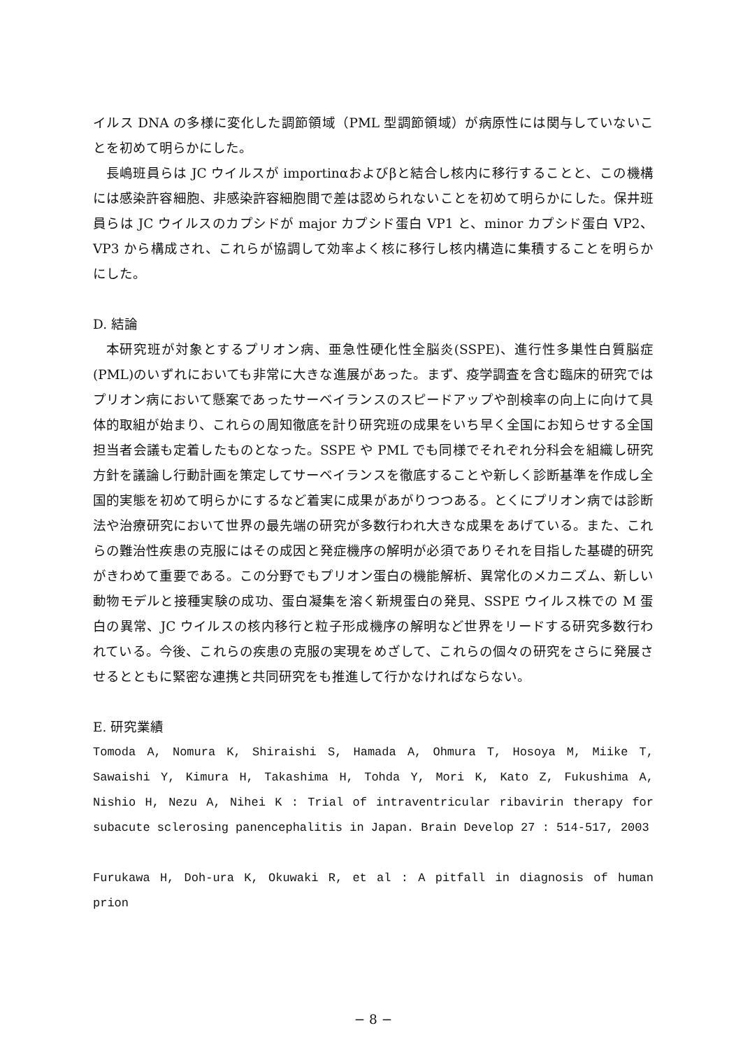イルス DNA の多様に変化した調節領域（PML 型調節領域）が病原性には関与していないことを初めて明らかにした。
長嶋班員らは JC ウイルスが importinαおよびβと結合し核内に移行することと、この機構には感染許容細胞、非感染許容細胞間で差は認められないことを初めて明らかにした。保井班員らは JC ウイルスのカプシドが major カプシド蛋白 VP1 と、minor カプシド蛋白 VP2、VP3 から構成され、これらが協調して効率よく核に移行し核内構造に集積することを明らかにした。
D. 結論
本研究班が対象とするプリオン病、亜急性硬化性全脳炎(SSPE)、進行性多巣性白質脳症(PML)のいずれにおいても非常に大きな進展があった。まず、疫学調査を含む臨床的研究ではプリオン病において懸案であったサーベイランスのスピードアップや剖検率の向上に向けて具体的取組が始まり、これらの周知徹底を計り研究班の成果をいち早く全国にお知らせする全国担当者会議も定着したものとなった。SSPE や PML でも同様でそれぞれ分科会を組織し研究方針を議論し行動計画を策定してサーベイランスを徹底することや新しく診断基準を作成し全国的実態を初めて明らかにするなど着実に成果があがりつつある。とくにプリオン病では診断法や治療研究において世界の最先端の研究が多数行われ大きな成果をあげている。また、これらの難治性疾患の克服にはその成因と発症機序の解明が必須でありそれを目指した基礎的研究がきわめて重要である。この分野でもプリオン蛋白の機能解析、異常化のメカニズム、新しい動物モデルと接種実験の成功、蛋白凝集を溶く新規蛋白の発見、SSPE ウイルス株での M 蛋白の異常、JC ウイルスの核内移行と粒子形成機序の解明など世界をリードする研究多数行われている。今後、これらの疾患の克服の実現をめざして、これらの個々の研究をさらに発展させるとともに緊密な連携と共同研究をも推進して行かなければならない。
E. 研究業績
Tomoda A, Nomura K, Shiraishi S, Hamada A, Ohmura T, Hosoya M, Miike T, Sawaishi Y, Kimura H, Takashima H, Tohda Y, Mori K, Kato Z, Fukushima A, Nishio H, Nezu A, Nihei K : Trial of intraventricular ribavirin therapy for subacute sclerosing panencephalitis in Japan. Brain Develop 27 : 514-517, 2003
Furukawa H, Doh-ura K, Okuwaki R, et al : A pitfall in diagnosis of human prion
− 8 −